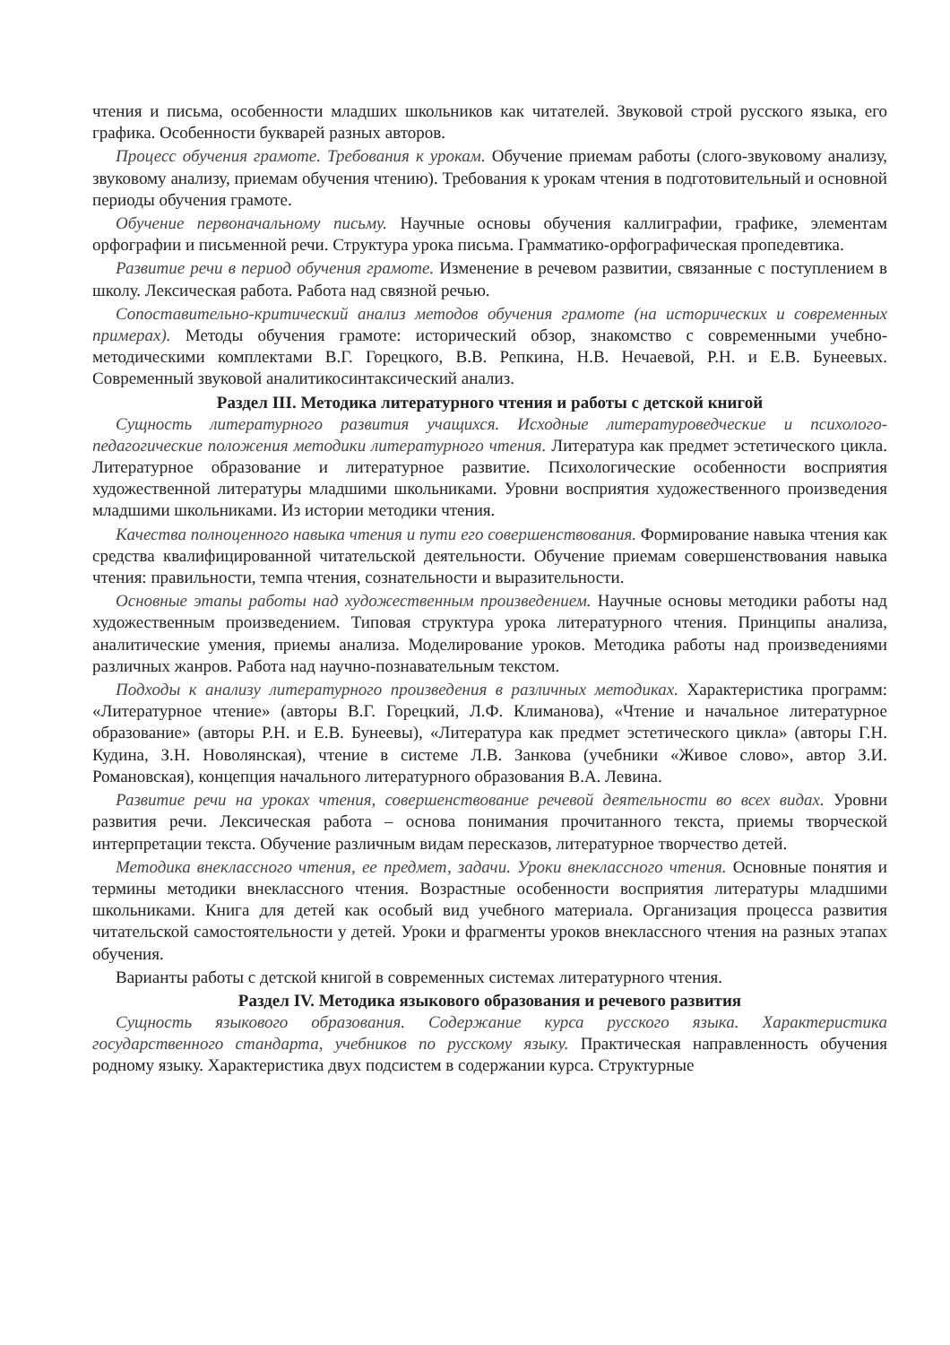чтения и письма, особенности младших школьников как читателей. Звуковой строй русского языка, его графика. Особенности букварей разных авторов.
Процесс обучения грамоте. Требования к урокам. Обучение приемам работы (слого-звуковому анализу, звуковому анализу, приемам обучения чтению). Требования к урокам чтения в подготовительный и основной периоды обучения грамоте.
Обучение первоначальному письму. Научные основы обучения каллиграфии, графике, элементам орфографии и письменной речи. Структура урока письма. Грамматико-орфографическая пропедевтика.
Развитие речи в период обучения грамоте. Изменение в речевом развитии, связанные с поступлением в школу. Лексическая работа. Работа над связной речью.
Сопоставительно-критический анализ методов обучения грамоте (на исторических и современных примерах). Методы обучения грамоте: исторический обзор, знакомство с современными учебно-методическими комплектами В.Г. Горецкого, В.В. Репкина, Н.В. Нечаевой, Р.Н. и Е.В. Бунеевых. Современный звуковой аналитикосинтаксический анализ.
Раздел III. Методика литературного чтения и работы с детской книгой
Сущность литературного развития учащихся. Исходные литературоведческие и психолого-педагогические положения методики литературного чтения. Литература как предмет эстетического цикла. Литературное образование и литературное развитие. Психологические особенности восприятия художественной литературы младшими школьниками. Уровни восприятия художественного произведения младшими школьниками. Из истории методики чтения.
Качества полноценного навыка чтения и пути его совершенствования. Формирование навыка чтения как средства квалифицированной читательской деятельности. Обучение приемам совершенствования навыка чтения: правильности, темпа чтения, сознательности и выразительности.
Основные этапы работы над художественным произведением. Научные основы методики работы над художественным произведением. Типовая структура урока литературного чтения. Принципы анализа, аналитические умения, приемы анализа. Моделирование уроков. Методика работы над произведениями различных жанров. Работа над научно-познавательным текстом.
Подходы к анализу литературного произведения в различных методиках. Характеристика программ: «Литературное чтение» (авторы В.Г. Горецкий, Л.Ф. Климанова), «Чтение и начальное литературное образование» (авторы Р.Н. и Е.В. Бунеевы), «Литература как предмет эстетического цикла» (авторы Г.Н. Кудина, З.Н. Новолянская), чтение в системе Л.В. Занкова (учебники «Живое слово», автор З.И. Романовская), концепция начального литературного образования В.А. Левина.
Развитие речи на уроках чтения, совершенствование речевой деятельности во всех видах. Уровни развития речи. Лексическая работа – основа понимания прочитанного текста, приемы творческой интерпретации текста. Обучение различным видам пересказов, литературное творчество детей.
Методика внеклассного чтения, ее предмет, задачи. Уроки внеклассного чтения. Основные понятия и термины методики внеклассного чтения. Возрастные особенности восприятия литературы младшими школьниками. Книга для детей как особый вид учебного материала. Организация процесса развития читательской самостоятельности у детей. Уроки и фрагменты уроков внеклассного чтения на разных этапах обучения.
Варианты работы с детской книгой в современных системах литературного чтения.
Раздел IV. Методика языкового образования и речевого развития
Сущность языкового образования. Содержание курса русского языка. Характеристика государственного стандарта, учебников по русскому языку. Практическая направленность обучения родному языку. Характеристика двух подсистем в содержании курса. Структурные